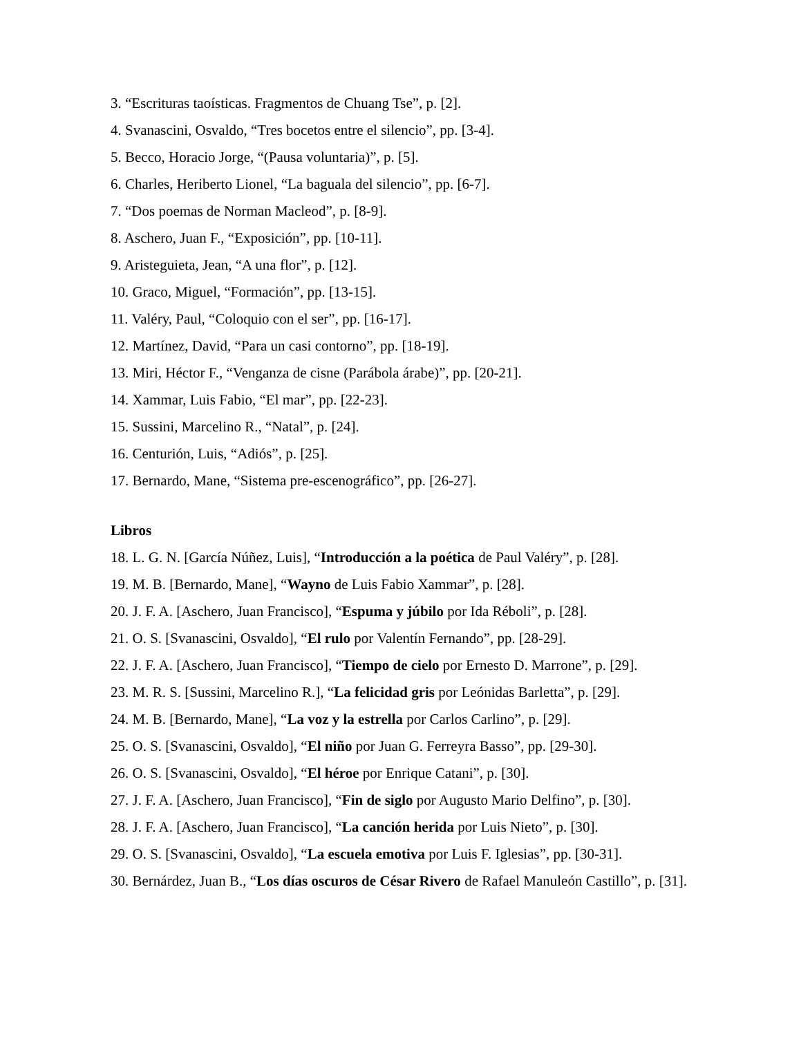3. “Escrituras taoísticas. Fragmentos de Chuang Tse”, p. [2].
4. Svanascini, Osvaldo, “Tres bocetos entre el silencio”, pp. [3-4].
5. Becco, Horacio Jorge, “(Pausa voluntaria)”, p. [5].
6. Charles, Heriberto Lionel, “La baguala del silencio”, pp. [6-7].
7. “Dos poemas de Norman Macleod”, p. [8-9].
8. Aschero, Juan F., “Exposición”, pp. [10-11].
9. Aristeguieta, Jean, “A una flor”, p. [12].
10. Graco, Miguel, “Formación”, pp. [13-15].
11. Valéry, Paul, “Coloquio con el ser”, pp. [16-17].
12. Martínez, David, “Para un casi contorno”, pp. [18-19].
13. Miri, Héctor F., “Venganza de cisne (Parábola árabe)”, pp. [20-21].
14. Xammar, Luis Fabio, “El mar”, pp. [22-23].
15. Sussini, Marcelino R., “Natal”, p. [24].
16. Centurión, Luis, “Adiós”, p. [25].
17. Bernardo, Mane, “Sistema pre-escenográfico”, pp. [26-27].
Libros
18. L. G. N. [García Núñez, Luis], “Introducción a la poética de Paul Valéry”, p. [28].
19. M. B. [Bernardo, Mane], “Wayno de Luis Fabio Xammar”, p. [28].
20. J. F. A. [Aschero, Juan Francisco], “Espuma y júbilo por Ida Réboli”, p. [28].
21. O. S. [Svanascini, Osvaldo], “El rulo por Valentín Fernando”, pp. [28-29].
22. J. F. A. [Aschero, Juan Francisco], “Tiempo de cielo por Ernesto D. Marrone”, p. [29].
23. M. R. S. [Sussini, Marcelino R.], “La felicidad gris por Leónidas Barletta”, p. [29].
24. M. B. [Bernardo, Mane], “La voz y la estrella por Carlos Carlino”, p. [29].
25. O. S. [Svanascini, Osvaldo], “El niño por Juan G. Ferreyra Basso”, pp. [29-30].
26. O. S. [Svanascini, Osvaldo], “El héroe por Enrique Catani”, p. [30].
27. J. F. A. [Aschero, Juan Francisco], “Fin de siglo por Augusto Mario Delfino”, p. [30].
28. J. F. A. [Aschero, Juan Francisco], “La canción herida por Luis Nieto”, p. [30].
29. O. S. [Svanascini, Osvaldo], “La escuela emotiva por Luis F. Iglesias”, pp. [30-31].
30. Bernárdez, Juan B., “Los días oscuros de César Rivero de Rafael Manuleón Castillo”, p. [31].